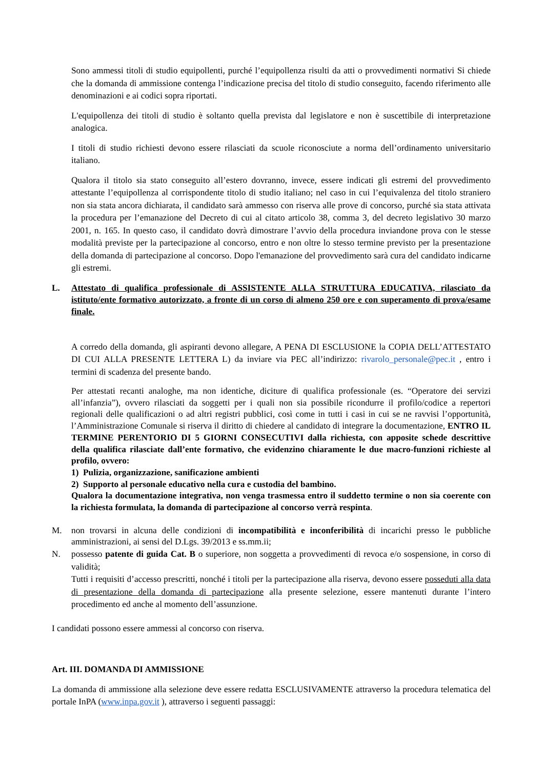Sono ammessi titoli di studio equipollenti, purché l’equipollenza risulti da atti o provvedimenti normativi Si chiede che la domanda di ammissione contenga l’indicazione precisa del titolo di studio conseguito, facendo riferimento alle denominazioni e ai codici sopra riportati.
L'equipollenza dei titoli di studio è soltanto quella prevista dal legislatore e non è suscettibile di interpretazione analogica.
I titoli di studio richiesti devono essere rilasciati da scuole riconosciute a norma dell’ordinamento universitario italiano.
Qualora il titolo sia stato conseguito all’estero dovranno, invece, essere indicati gli estremi del provvedimento attestante l’equipollenza al corrispondente titolo di studio italiano; nel caso in cui l’equivalenza del titolo straniero non sia stata ancora dichiarata, il candidato sarà ammesso con riserva alle prove di concorso, purché sia stata attivata la procedura per l’emanazione del Decreto di cui al citato articolo 38, comma 3, del decreto legislativo 30 marzo 2001, n. 165. In questo caso, il candidato dovrà dimostrare l’avvio della procedura inviandone prova con le stesse modalità previste per la partecipazione al concorso, entro e non oltre lo stesso termine previsto per la presentazione della domanda di partecipazione al concorso. Dopo l'emanazione del provvedimento sarà cura del candidato indicarne gli estremi.
L. Attestato di qualifica professionale di ASSISTENTE ALLA STRUTTURA EDUCATIVA, rilasciato da istituto/ente formativo autorizzato, a fronte di un corso di almeno 250 ore e con superamento di prova/esame finale.
A corredo della domanda, gli aspiranti devono allegare, A PENA DI ESCLUSIONE la COPIA DELL’ATTESTATO DI CUI ALLA PRESENTE LETTERA L) da inviare via PEC all’indirizzo: rivarolo_personale@pec.it , entro i termini di scadenza del presente bando.
Per attestati recanti analoghe, ma non identiche, diciture di qualifica professionale (es. “Operatore dei servizi all’infanzia”), ovvero rilasciati da soggetti per i quali non sia possibile ricondurre il profilo/codice a repertori regionali delle qualificazioni o ad altri registri pubblici, così come in tutti i casi in cui se ne ravvisi l’opportunità, l’Amministrazione Comunale si riserva il diritto di chiedere al candidato di integrare la documentazione, ENTRO IL TERMINE PERENTORIO DI 5 GIORNI CONSECUTIVI dalla richiesta, con apposite schede descrittive della qualifica rilasciate dall’ente formativo, che evidenzino chiaramente le due macro-funzioni richieste al profilo, ovvero:
1) Pulizia, organizzazione, sanificazione ambienti
2) Supporto al personale educativo nella cura e custodia del bambino.
Qualora la documentazione integrativa, non venga trasmessa entro il suddetto termine o non sia coerente con la richiesta formulata, la domanda di partecipazione al concorso verrà respinta.
M. non trovarsi in alcuna delle condizioni di incompatibilità e inconferibilità di incarichi presso le pubbliche amministrazioni, ai sensi del D.Lgs. 39/2013 e ss.mm.ii;
N. possesso patente di guida Cat. B o superiore, non soggetta a provvedimenti di revoca e/o sospensione, in corso di validità;
Tutti i requisiti d’accesso prescritti, nonché i titoli per la partecipazione alla riserva, devono essere posseduti alla data di presentazione della domanda di partecipazione alla presente selezione, essere mantenuti durante l’intero procedimento ed anche al momento dell’assunzione.
I candidati possono essere ammessi al concorso con riserva.
Art. III. DOMANDA DI AMMISSIONE
La domanda di ammissione alla selezione deve essere redatta ESCLUSIVAMENTE attraverso la procedura telematica del portale InPA (www.inpa.gov.it ), attraverso i seguenti passaggi: